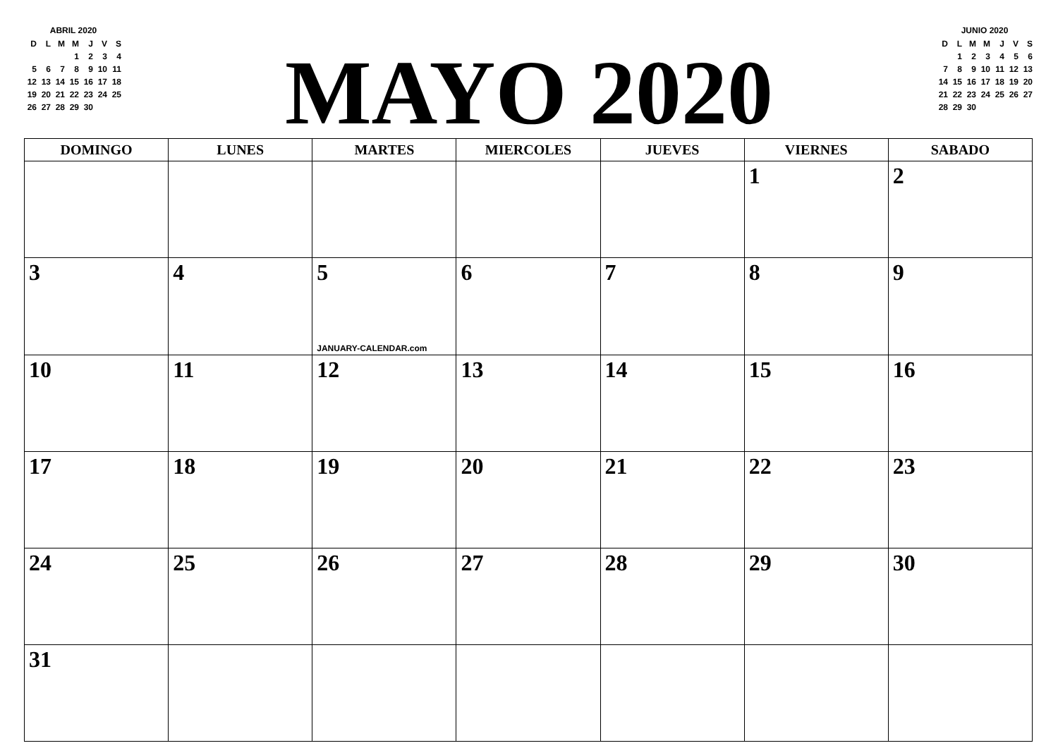ABRIL 2020
| D | L | M | M | J | V | S |
| | | | 1 | 2 | 3 | 4 |
| 5 | 6 | 7 | 8 | 9 | 10 | 11 |
| 12 | 13 | 14 | 15 | 16 | 17 | 18 |
| 19 | 20 | 21 | 22 | 23 | 24 | 25 |
| 26 | 27 | 28 | 29 | 30 | | |
MAYO 2020
JUNIO 2020
| D | L | M | M | J | V | S |
| | 1 | 2 | 3 | 4 | 5 | 6 |
| 7 | 8 | 9 | 10 | 11 | 12 | 13 |
| 14 | 15 | 16 | 17 | 18 | 19 | 20 |
| 21 | 22 | 23 | 24 | 25 | 26 | 27 |
| 28 | 29 | 30 | | | | |
| DOMINGO | LUNES | MARTES | MIERCOLES | JUEVES | VIERNES | SABADO |
| --- | --- | --- | --- | --- | --- | --- |
| | | | | | 1 | 2 |
| 3 | 4 | 5 JANUARY-CALENDAR.com | 6 | 7 | 8 | 9 |
| 10 | 11 | 12 | 13 | 14 | 15 | 16 |
| 17 | 18 | 19 | 20 | 21 | 22 | 23 |
| 24 | 25 | 26 | 27 | 28 | 29 | 30 |
| 31 | | | | | | |